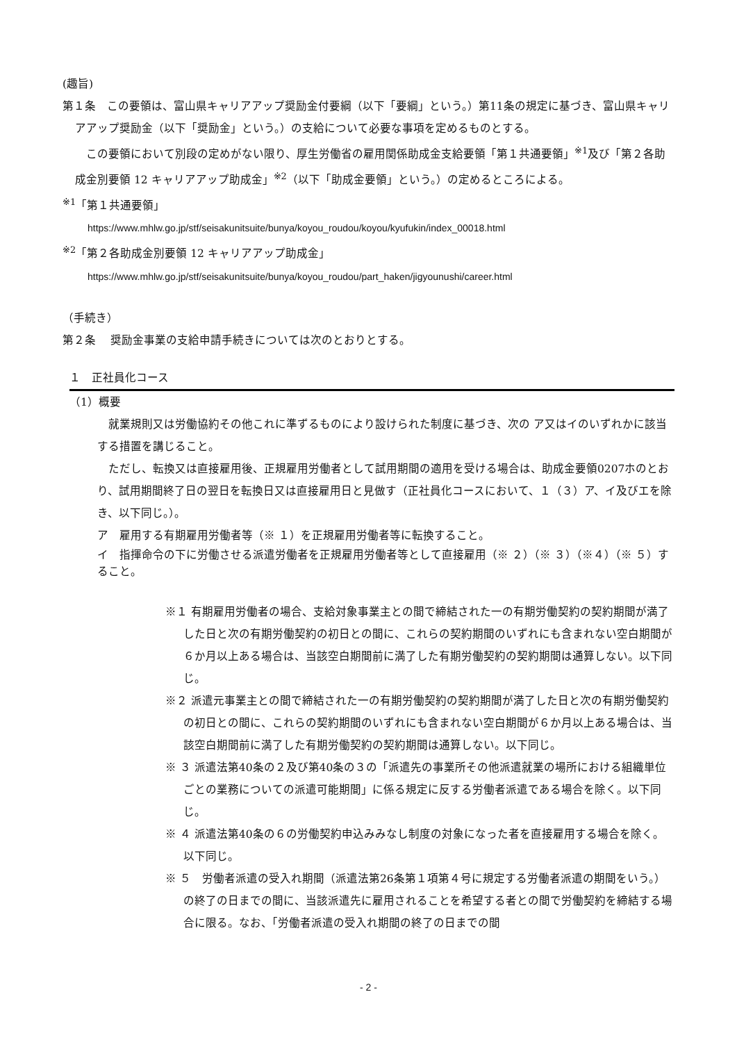(趣旨)
第１条　この要領は、富山県キャリアアップ奨励金付要綱（以下「要綱」という。）第11条の規定に基づき、富山県キャリアアップ奨励金（以下「奨励金」という。）の支給について必要な事項を定めるものとする。
　この要領において別段の定めがない限り、厚生労働省の雇用関係助成金支給要領「第１共通要領」<sup>※1</sup>及び「第２各助成金別要領 12 キャリアアップ助成金」<sup>※2</sup>（以下「助成金要領」という。）の定めるところによる。
<sup>※1</sup>「第１共通要領」
https://www.mhlw.go.jp/stf/seisakunitsuite/bunya/koyou_roudou/koyou/kyufukin/index_00018.html
<sup>※2</sup>「第２各助成金別要領 12 キャリアアップ助成金」
https://www.mhlw.go.jp/stf/seisakunitsuite/bunya/koyou_roudou/part_haken/jigyounushi/career.html
（手続き）
第２条　 奨励金事業の支給申請手続きについては次のとおりとする。
１　正社員化コース
（1）概要
　就業規則又は労働協約その他これに準ずるものにより設けられた制度に基づき、次の ア又はイのいずれかに該当する措置を講じること。
　ただし、転換又は直接雇用後、正規雇用労働者として試用期間の適用を受ける場合は、助成金要領0207ホのとおり、試用期間終了日の翌日を転換日又は直接雇用日と見做す（正社員化コースにおいて、１（３）ア、イ及びエを除き、以下同じ。）。
ア　雇用する有期雇用労働者等（※ １）を正規雇用労働者等に転換すること。
イ　指揮命令の下に労働させる派遣労働者を正規雇用労働者等として直接雇用（※ ２）（※ ３）（※４）（※ ５）すること。
※１ 有期雇用労働者の場合、支給対象事業主との間で締結された一の有期労働契約の契約期間が満了した日と次の有期労働契約の初日との間に、これらの契約期間のいずれにも含まれない空白期間が６か月以上ある場合は、当該空白期間前に満了した有期労働契約の契約期間は通算しない。以下同じ。
※２ 派遣元事業主との間で締結された一の有期労働契約の契約期間が満了した日と次の有期労働契約の初日との間に、これらの契約期間のいずれにも含まれない空白期間が６か月以上ある場合は、当該空白期間前に満了した有期労働契約の契約期間は通算しない。以下同じ。
※ ３ 派遣法第40条の２及び第40条の３の「派遣先の事業所その他派遣就業の場所における組織単位ごとの業務についての派遣可能期間」に係る規定に反する労働者派遣である場合を除く。以下同じ。
※ ４ 派遣法第40条の６の労働契約申込みみなし制度の対象になった者を直接雇用する場合を除く。以下同じ。
※ ５　労働者派遣の受入れ期間（派遣法第26条第１項第４号に規定する労働者派遣の期間をいう。）の終了の日までの間に、当該派遣先に雇用されることを希望する者との間で労働契約を締結する場合に限る。なお、「労働者派遣の受入れ期間の終了の日までの間
- 2 -